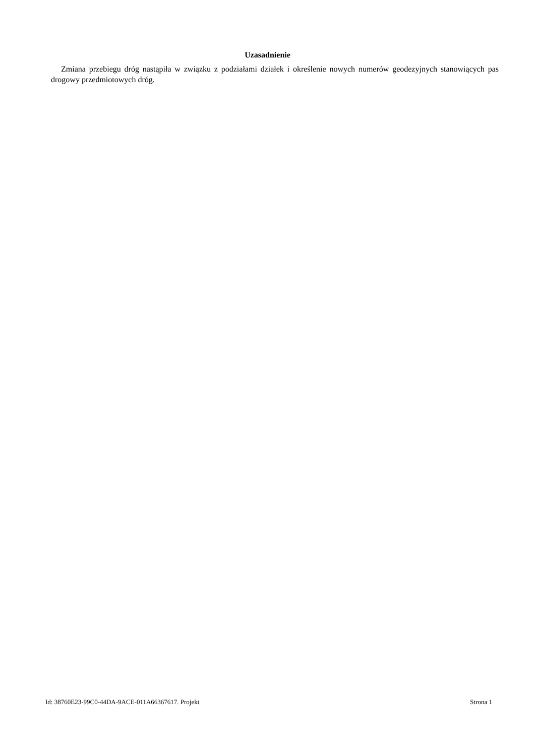Uzasadnienie
Zmiana przebiegu dróg nastąpiła w związku z podziałami działek i określenie nowych numerów geodezyjnych stanowiących pas drogowy przedmiotowych dróg.
Id: 38760E23-99C0-44DA-9ACE-011A66367617. Projekt Strona 1